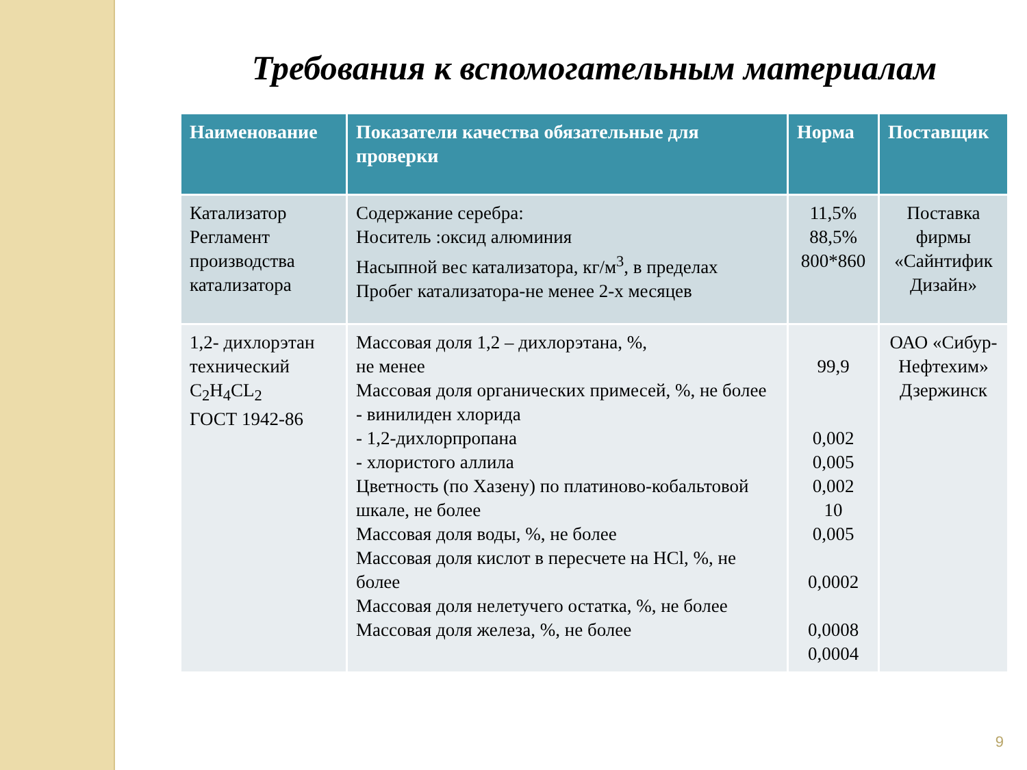Требования к вспомогательным материалам
| Наименование | Показатели качества обязательные для проверки | Норма | Поставщик |
| --- | --- | --- | --- |
| Катализатор Регламент производства катализатора | Содержание серебра: Носитель :оксид алюминия Насыпной вес катализатора, кг/м<sup>3</sup>, в пределах Пробег катализатора-не менее 2-х месяцев | 11,5% 88,5% 800*860 | Поставка фирмы «Сайнтифик Дизайн» |
| 1,2- дихлорэтан технический C<sub>2</sub>H<sub>4</sub>CL<sub>2</sub> ГОСТ 1942-86 | Массовая доля 1,2 – дихлорэтана, %, не менее Массовая доля органических примесей, %, не более - винилиден хлорида - 1,2-дихлорпропана - хлористого аллила Цветность (по Хазену) по платиново-кобальтовой шкале, не более Массовая доля воды, %, не более Массовая доля кислот в пересчете на HCl, %, не более Массовая доля нелетучего остатка, %, не более Массовая доля железа, %, не более | 99,9 0,002 0,005 0,002 10 0,005 0,0002 0,0008 0,0004 | ОАО «Сибур-Нефтехим» Дзержинск |
9